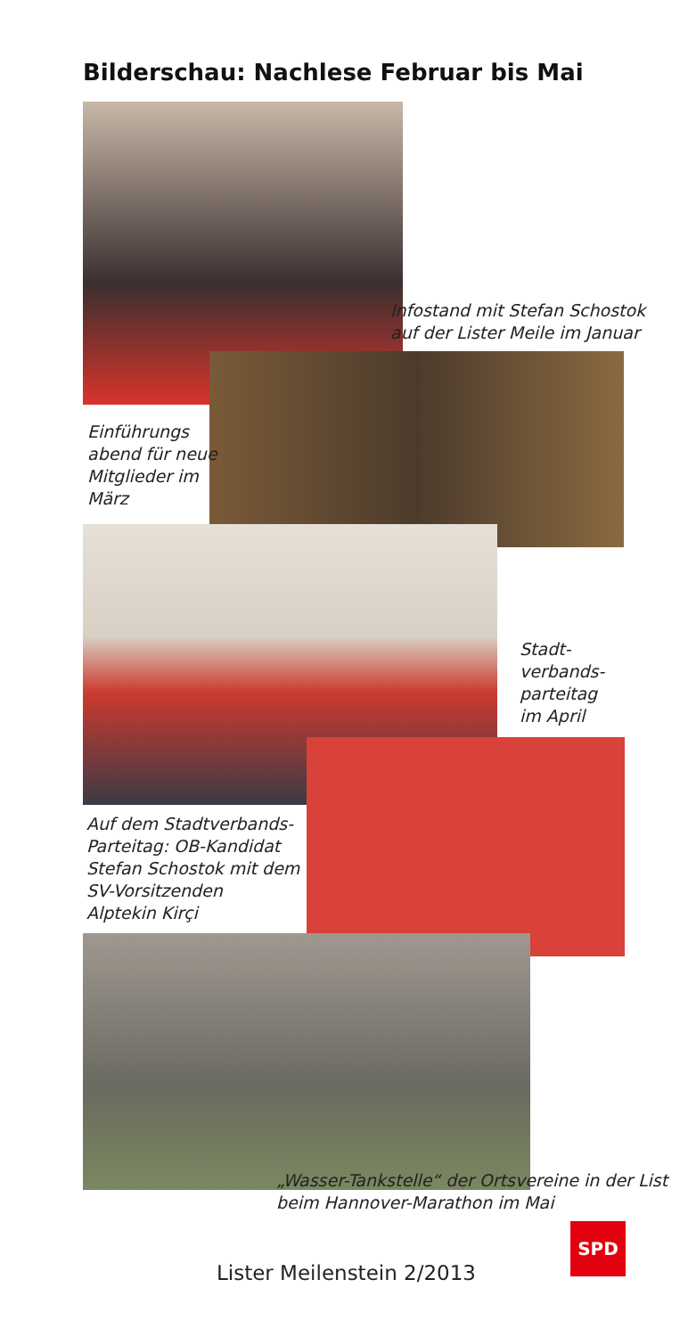Bilderschau: Nachlese Februar bis Mai
Infostand mit Stefan Schostok
auf der Lister Meile im Januar
Einführungs
abend für neue
Mitglieder im
März
Stadt-
verbands-
parteitag
im April
Auf dem Stadtverbands-
Parteitag: OB-Kandidat
Stefan Schostok mit dem
SV-Vorsitzenden
Alptekin Kirçi
„Wasser-Tankstelle“ der Ortsvereine in der List
beim Hannover-Marathon im Mai
Lister Meilenstein 2/2013
SPD